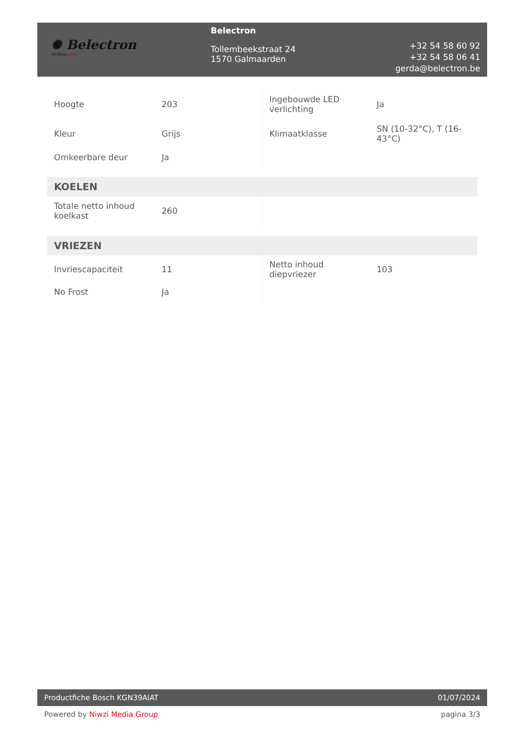✺ Belectron
Welkom thuis
Belectron
Tollembeekstraat 24
1570 Galmaarden
+32 54 58 60 92
+32 54 58 06 41
gerda@belectron.be
| Hoogte | 203 | Ingebouwde LED verlichting | Ja |
| Kleur | Grijs | Klimaatklasse | SN (10-32°C), T (16-43°C) |
| Omkeerbare deur | Ja | | |
KOELEN
| Totale netto inhoud koelkast | 260 | | |
VRIEZEN
| Invriescapaciteit | 11 | Netto inhoud diepvriezer | 103 |
| No Frost | Ja | | |
Productfiche Bosch KGN39AIAT 01/07/2024
Powered by Niwzi Media Group pagina 3/3